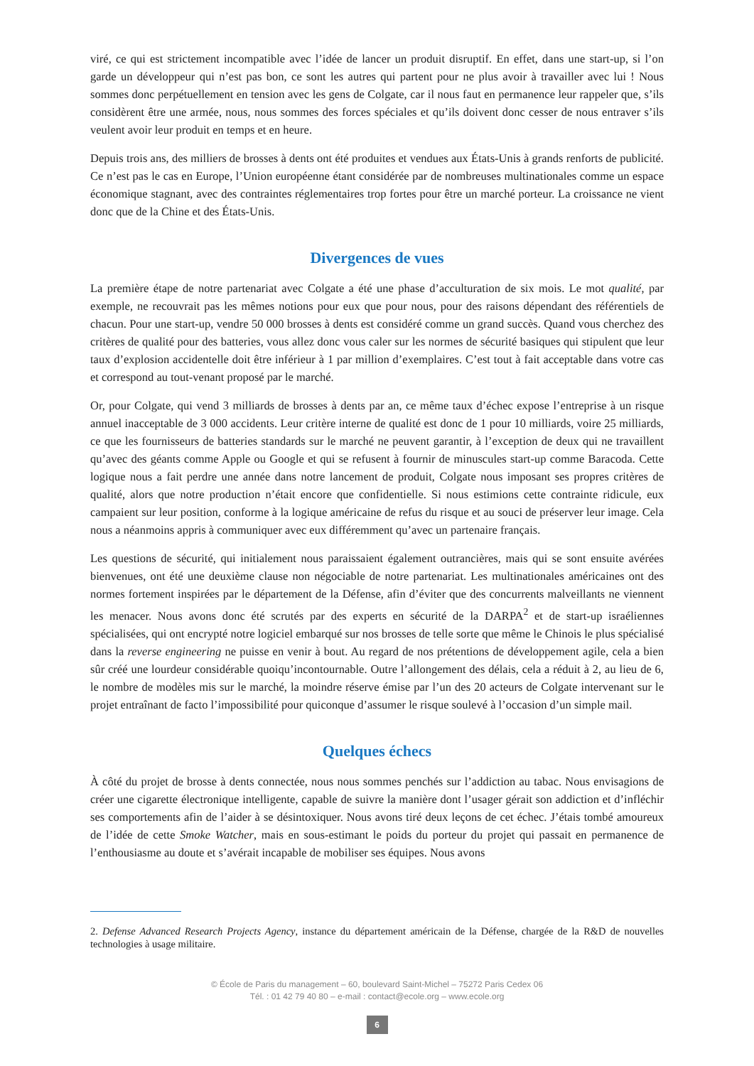viré, ce qui est strictement incompatible avec l’idée de lancer un produit disruptif. En effet, dans une start-up, si l’on garde un développeur qui n’est pas bon, ce sont les autres qui partent pour ne plus avoir à travailler avec lui ! Nous sommes donc perpétuellement en tension avec les gens de Colgate, car il nous faut en permanence leur rappeler que, s’ils considèrent être une armée, nous, nous sommes des forces spéciales et qu’ils doivent donc cesser de nous entraver s’ils veulent avoir leur produit en temps et en heure.
Depuis trois ans, des milliers de brosses à dents ont été produites et vendues aux États-Unis à grands renforts de publicité. Ce n’est pas le cas en Europe, l’Union européenne étant considérée par de nombreuses multinationales comme un espace économique stagnant, avec des contraintes réglementaires trop fortes pour être un marché porteur. La croissance ne vient donc que de la Chine et des États-Unis.
Divergences de vues
La première étape de notre partenariat avec Colgate a été une phase d’acculturation de six mois. Le mot qualité, par exemple, ne recouvrait pas les mêmes notions pour eux que pour nous, pour des raisons dépendant des référentiels de chacun. Pour une start-up, vendre 50 000 brosses à dents est considéré comme un grand succès. Quand vous cherchez des critères de qualité pour des batteries, vous allez donc vous caler sur les normes de sécurité basiques qui stipulent que leur taux d’explosion accidentelle doit être inférieur à 1 par million d’exemplaires. C’est tout à fait acceptable dans votre cas et correspond au tout-venant proposé par le marché.
Or, pour Colgate, qui vend 3 milliards de brosses à dents par an, ce même taux d’échec expose l’entreprise à un risque annuel inacceptable de 3 000 accidents. Leur critère interne de qualité est donc de 1 pour 10 milliards, voire 25 milliards, ce que les fournisseurs de batteries standards sur le marché ne peuvent garantir, à l’exception de deux qui ne travaillent qu’avec des géants comme Apple ou Google et qui se refusent à fournir de minuscules start-up comme Baracoda. Cette logique nous a fait perdre une année dans notre lancement de produit, Colgate nous imposant ses propres critères de qualité, alors que notre production n’était encore que confidentielle. Si nous estimions cette contrainte ridicule, eux campaient sur leur position, conforme à la logique américaine de refus du risque et au souci de préserver leur image. Cela nous a néanmoins appris à communiquer avec eux différemment qu’avec un partenaire français.
Les questions de sécurité, qui initialement nous paraissaient également outrancières, mais qui se sont ensuite avérées bienvenues, ont été une deuxième clause non négociable de notre partenariat. Les multinationales américaines ont des normes fortement inspirées par le département de la Défense, afin d’éviter que des concurrents malveillants ne viennent les menacer. Nous avons donc été scrutés par des experts en sécurité de la DARPA<sup>2</sup> et de start-up israéliennes spécialisées, qui ont encrypté notre logiciel embarqué sur nos brosses de telle sorte que même le Chinois le plus spécialisé dans la reverse engineering ne puisse en venir à bout. Au regard de nos prétentions de développement agile, cela a bien sûr créé une lourdeur considérable quoiqu’incontournable. Outre l’allongement des délais, cela a réduit à 2, au lieu de 6, le nombre de modèles mis sur le marché, la moindre réserve émise par l’un des 20 acteurs de Colgate intervenant sur le projet entraînant de facto l’impossibilité pour quiconque d’assumer le risque soulevé à l’occasion d’un simple mail.
Quelques échecs
À côté du projet de brosse à dents connectée, nous nous sommes penchés sur l’addiction au tabac. Nous envisagions de créer une cigarette électronique intelligente, capable de suivre la manière dont l’usager gérait son addiction et d’infléchir ses comportements afin de l’aider à se désintoxiquer. Nous avons tiré deux leçons de cet échec. J’étais tombé amoureux de l’idée de cette Smoke Watcher, mais en sous-estimant le poids du porteur du projet qui passait en permanence de l’enthousiasme au doute et s’avérait incapable de mobiliser ses équipes. Nous avons
2. Defense Advanced Research Projects Agency, instance du département américain de la Défense, chargée de la R&D de nouvelles technologies à usage militaire.
© École de Paris du management – 60, boulevard Saint-Michel – 75272 Paris Cedex 06
Tél. : 01 42 79 40 80 – e-mail : contact@ecole.org – www.ecole.org
6